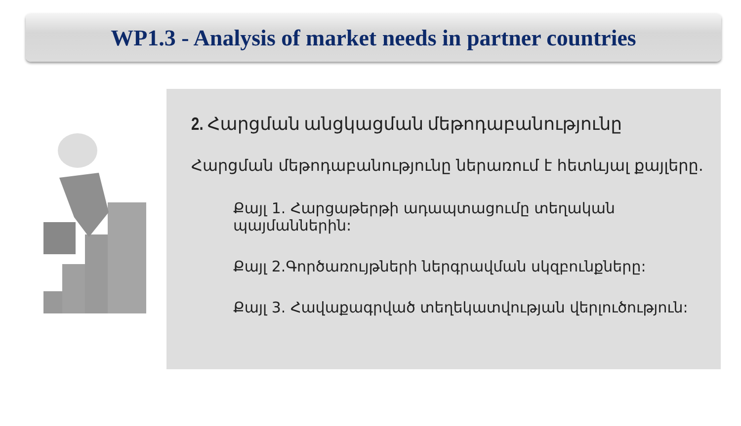WP1.3 - Analysis of market needs in partner countries
2. Հարցման անցկացման մեթոդաբանությունը
Հարցման մեթոդաբանությունը ներառում է հետևյալ քայլերը.
Քայլ 1. Հարցաթերթի ադապտացումը տեղական պայմաններին:
Քայլ 2.Գործառույթների ներգրավման սկզբունքները:
Քայլ 3. Հավաքագրված տեղեկատվության վերլուծություն: